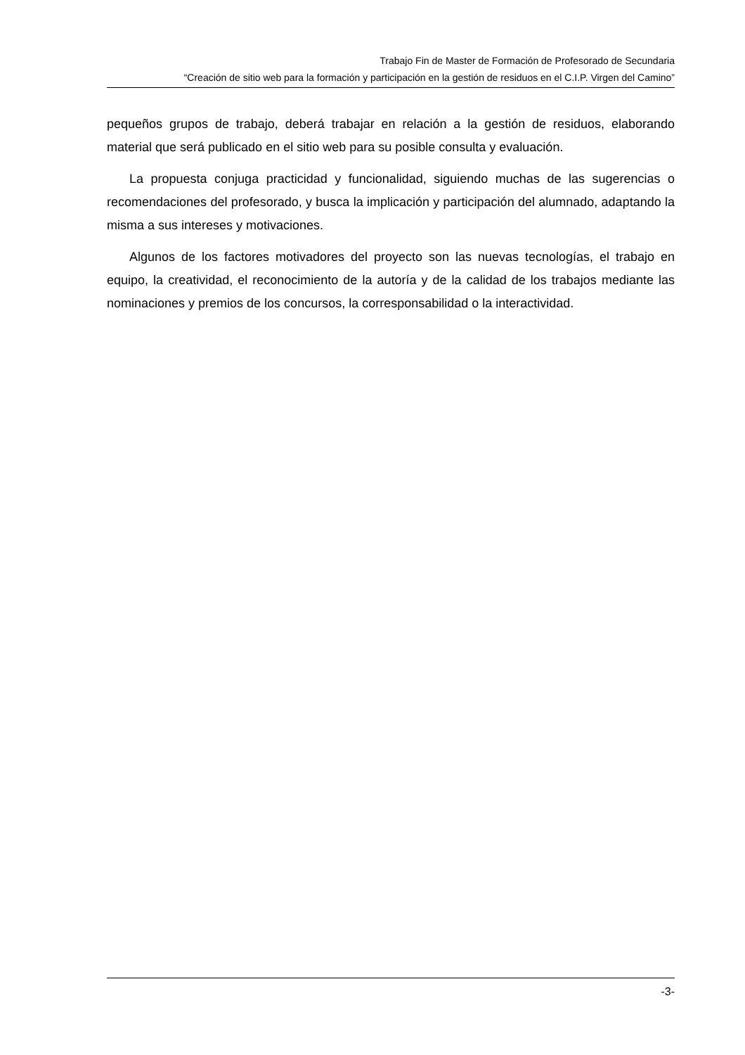Trabajo Fin de Master de Formación de Profesorado de Secundaria
“Creación de sitio web para la formación y participación en la gestión de residuos en el C.I.P. Virgen del Camino”
pequeños grupos de trabajo, deberá trabajar en relación a la gestión de residuos, elaborando material que será publicado en el sitio web para su posible consulta y evaluación.
La propuesta conjuga practicidad y funcionalidad, siguiendo muchas de las sugerencias o recomendaciones del profesorado, y busca la implicación y participación del alumnado, adaptando la misma a sus intereses y motivaciones.
Algunos de los factores motivadores del proyecto son las nuevas tecnologías, el trabajo en equipo, la creatividad, el reconocimiento de la autoría y de la calidad de los trabajos mediante las nominaciones y premios de los concursos, la corresponsabilidad o la interactividad.
-3-